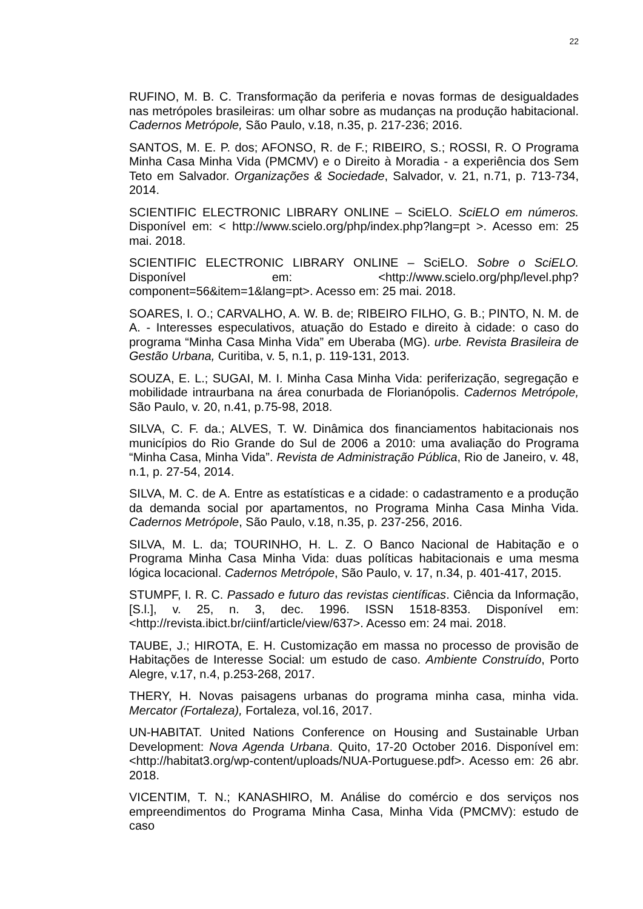22
RUFINO, M. B. C. Transformação da periferia e novas formas de desigualdades nas metrópoles brasileiras: um olhar sobre as mudanças na produção habitacional. Cadernos Metrópole, São Paulo, v.18, n.35, p. 217-236; 2016.
SANTOS, M. E. P. dos; AFONSO, R. de F.; RIBEIRO, S.; ROSSI, R. O Programa Minha Casa Minha Vida (PMCMV) e o Direito à Moradia - a experiência dos Sem Teto em Salvador. Organizações & Sociedade, Salvador, v. 21, n.71, p. 713-734, 2014.
SCIENTIFIC ELECTRONIC LIBRARY ONLINE – SciELO. SciELO em números. Disponível em: < http://www.scielo.org/php/index.php?lang=pt >. Acesso em: 25 mai. 2018.
SCIENTIFIC ELECTRONIC LIBRARY ONLINE – SciELO. Sobre o SciELO. Disponível em: <http://www.scielo.org/php/level.php?component=56&item=1&lang=pt>. Acesso em: 25 mai. 2018.
SOARES, I. O.; CARVALHO, A. W. B. de; RIBEIRO FILHO, G. B.; PINTO, N. M. de A. - Interesses especulativos, atuação do Estado e direito à cidade: o caso do programa “Minha Casa Minha Vida” em Uberaba (MG). urbe. Revista Brasileira de Gestão Urbana, Curitiba, v. 5, n.1, p. 119-131, 2013.
SOUZA, E. L.; SUGAI, M. I. Minha Casa Minha Vida: periferização, segregação e mobilidade intraurbana na área conurbada de Florianópolis. Cadernos Metrópole, São Paulo, v. 20, n.41, p.75-98, 2018.
SILVA, C. F. da.; ALVES, T. W. Dinâmica dos financiamentos habitacionais nos municípios do Rio Grande do Sul de 2006 a 2010: uma avaliação do Programa “Minha Casa, Minha Vida”. Revista de Administração Pública, Rio de Janeiro, v. 48, n.1, p. 27-54, 2014.
SILVA, M. C. de A. Entre as estatísticas e a cidade: o cadastramento e a produção da demanda social por apartamentos, no Programa Minha Casa Minha Vida. Cadernos Metrópole, São Paulo, v.18, n.35, p. 237-256, 2016.
SILVA, M. L. da; TOURINHO, H. L. Z. O Banco Nacional de Habitação e o Programa Minha Casa Minha Vida: duas políticas habitacionais e uma mesma lógica locacional. Cadernos Metrópole, São Paulo, v. 17, n.34, p. 401-417, 2015.
STUMPF, I. R. C. Passado e futuro das revistas científicas. Ciência da Informação, [S.l.], v. 25, n. 3, dec. 1996. ISSN 1518-8353. Disponível em: <http://revista.ibict.br/ciinf/article/view/637>. Acesso em: 24 mai. 2018.
TAUBE, J.; HIROTA, E. H. Customização em massa no processo de provisão de Habitações de Interesse Social: um estudo de caso. Ambiente Construído, Porto Alegre, v.17, n.4, p.253-268, 2017.
THERY, H. Novas paisagens urbanas do programa minha casa, minha vida. Mercator (Fortaleza), Fortaleza, vol.16, 2017.
UN-HABITAT. United Nations Conference on Housing and Sustainable Urban Development: Nova Agenda Urbana. Quito, 17-20 October 2016. Disponível em: <http://habitat3.org/wp-content/uploads/NUA-Portuguese.pdf>. Acesso em: 26 abr. 2018.
VICENTIM, T. N.; KANASHIRO, M. Análise do comércio e dos serviços nos empreendimentos do Programa Minha Casa, Minha Vida (PMCMV): estudo de caso